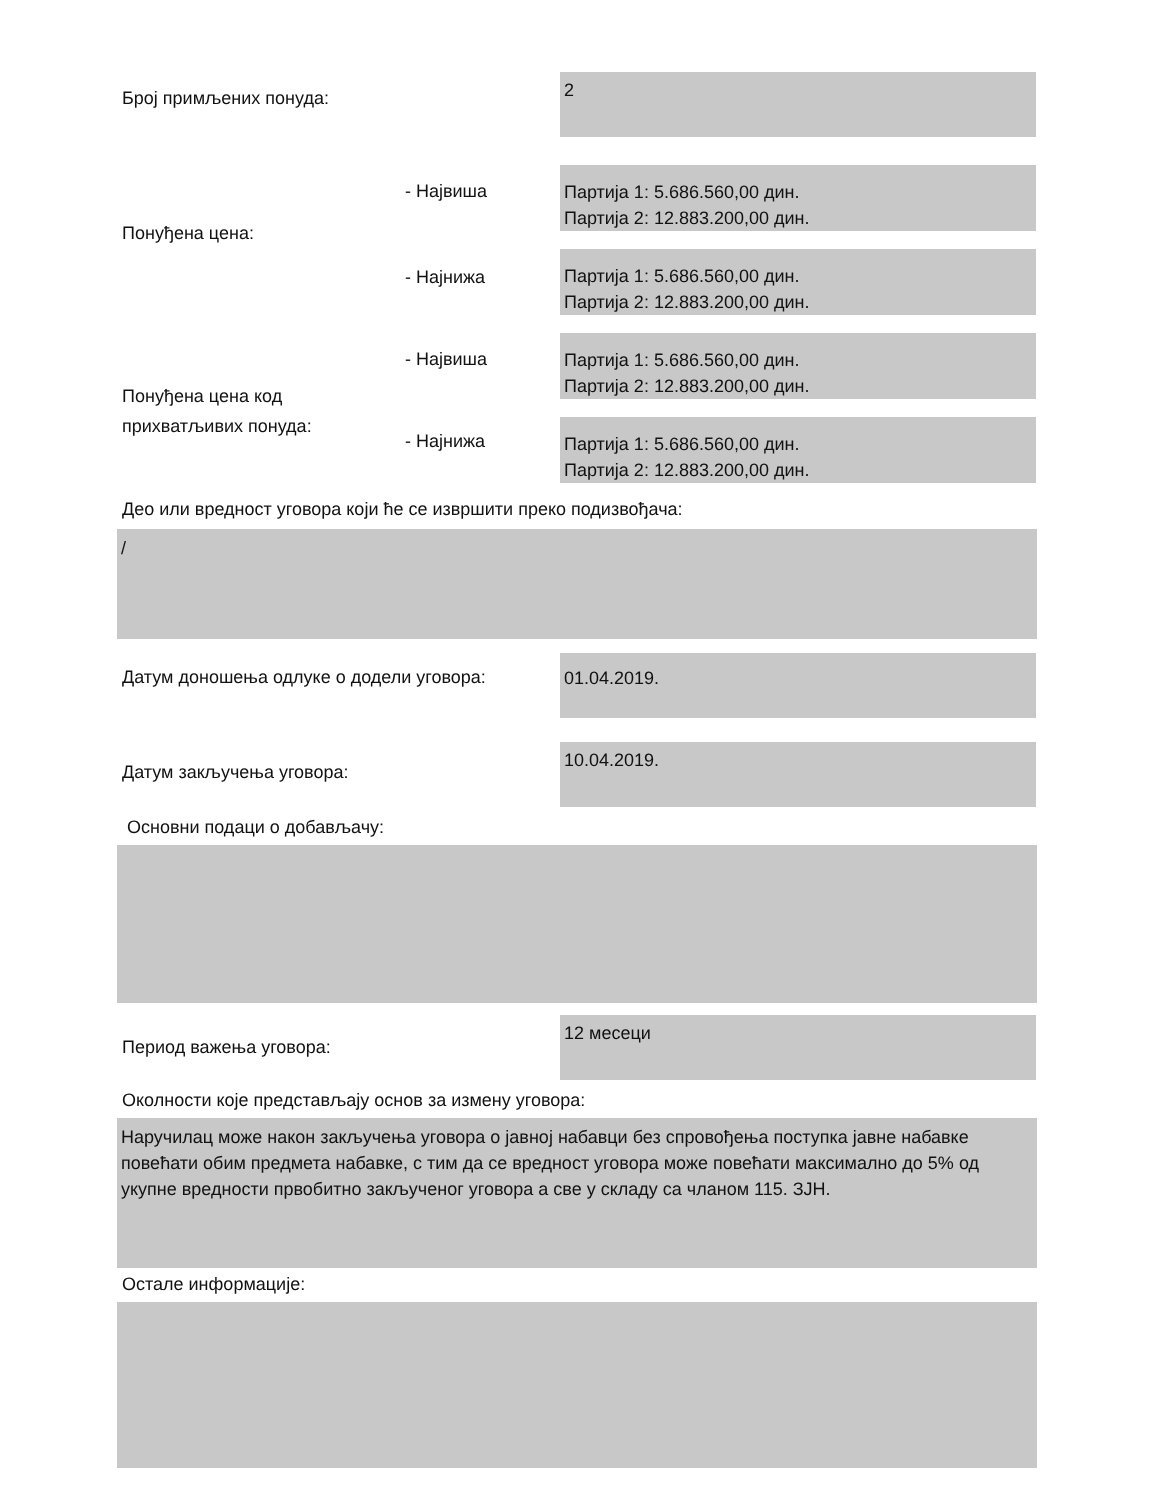Број примљених понуда:
2
Понуђена цена:
- Највиша
Партија 1: 5.686.560,00 дин.
Партија 2: 12.883.200,00 дин.
- Најнижа
Партија 1: 5.686.560,00 дин.
Партија 2: 12.883.200,00 дин.
Понуђена цена код
прихватљивих понуда:
- Највиша
Партија 1: 5.686.560,00 дин.
Партија 2: 12.883.200,00 дин.
- Најнижа
Партија 1: 5.686.560,00 дин.
Партија 2: 12.883.200,00 дин.
Део или вредност уговора који ће се извршити преко подизвођача:
/
Датум доношења одлуке о додели уговора:
01.04.2019.
Датум закључења уговора:
10.04.2019.
Основни подаци о добављачу:
Период важења уговора:
12 месеци
Околности које представљају основ за измену уговора:
Наручилац може након закључења уговора о јавној набавци без спровођења поступка јавне набавке повећати обим предмета набавке, с тим да се вредност уговора може повећати максимално до 5% од укупне вредности првобитно закљученог уговора а све у складу са чланом 115. ЗЈН.
Остале информације: